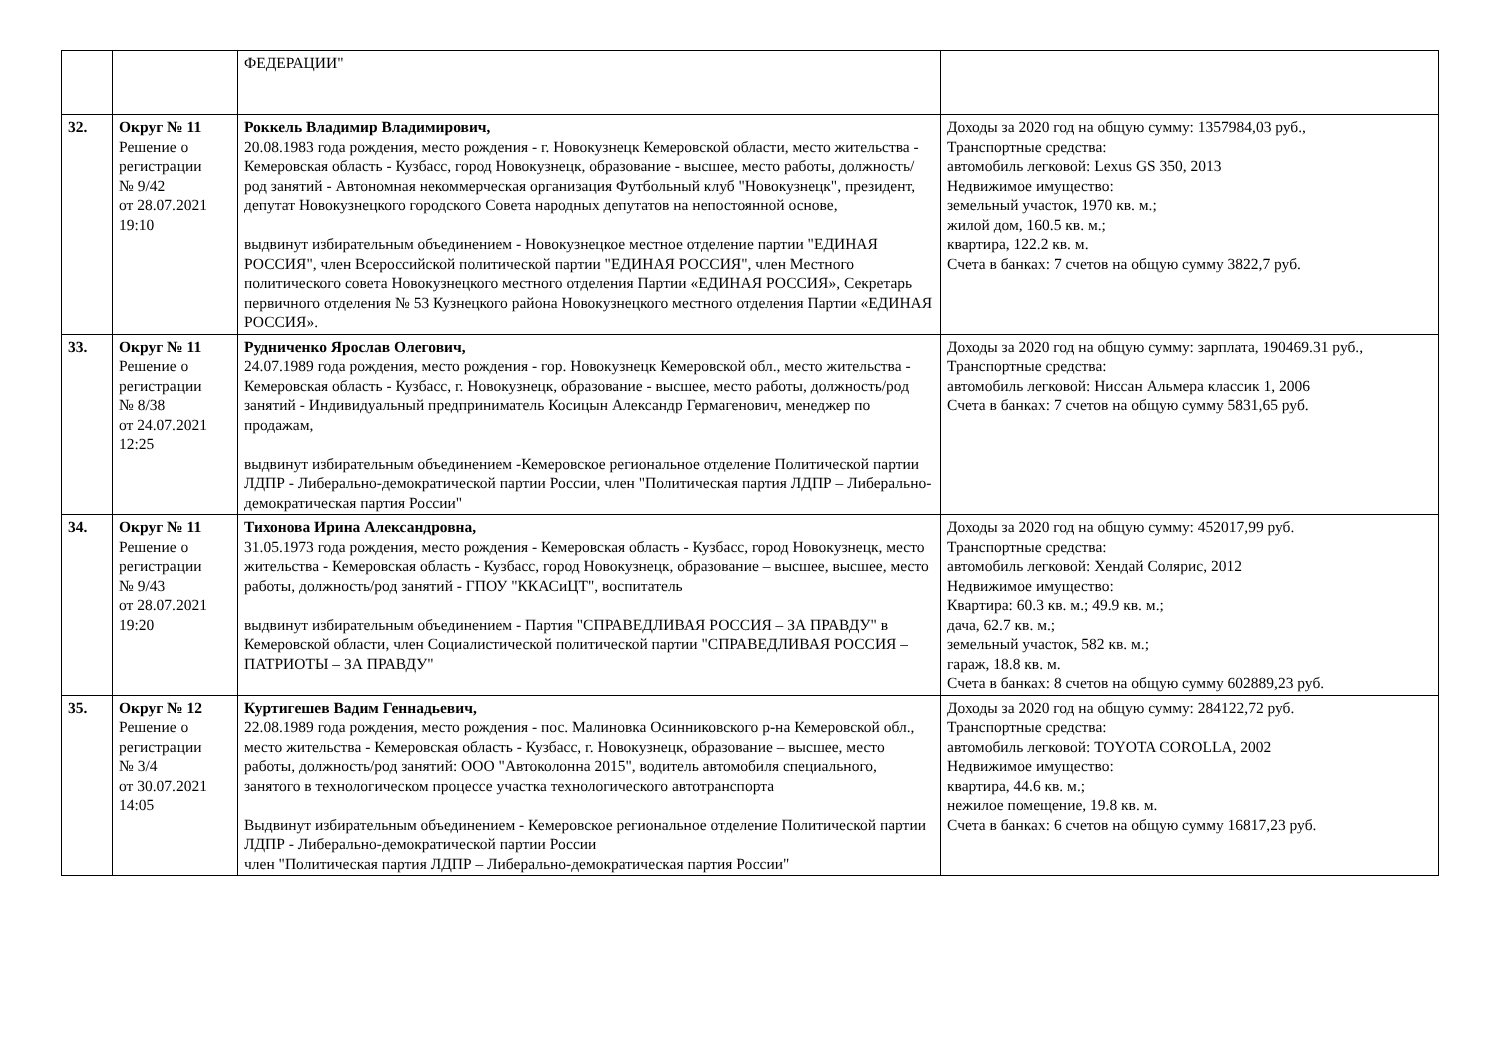| | | ФЕДЕРАЦИИ" | |
| 32. | Округ № 11 Решение о регистрации № 9/42 от 28.07.2021 19:10 | Роккель Владимир Владимирович, 20.08.1983 года рождения, место рождения - г. Новокузнецк Кемеровской области, место жительства - Кемеровская область - Кузбасс, город Новокузнецк, образование - высшее, место работы, должность/род занятий - Автономная некоммерческая организация Футбольный клуб "Новокузнецк", президент, депутат Новокузнецкого городского Совета народных депутатов на непостоянной основе, выдвинут избирательным объединением - Новокузнецкое местное отделение партии "ЕДИНАЯ РОССИЯ", член Всероссийской политической партии "ЕДИНАЯ РОССИЯ", член Местного политического совета Новокузнецкого местного отделения Партии «ЕДИНАЯ РОССИЯ», Секретарь первичного отделения № 53 Кузнецкого района Новокузнецкого местного отделения Партии «ЕДИНАЯ РОССИЯ». | Доходы за 2020 год на общую сумму: 1357984,03 руб., Транспортные средства: автомобиль легковой: Lexus GS 350, 2013 Недвижимое имущество: земельный участок, 1970 кв. м.; жилой дом, 160.5 кв. м.; квартира, 122.2 кв. м. Счета в банках: 7 счетов на общую сумму 3822,7 руб. |
| 33. | Округ № 11 Решение о регистрации № 8/38 от 24.07.2021 12:25 | Рудниченко Ярослав Олегович, 24.07.1989 года рождения, место рождения - гор. Новокузнецк Кемеровской обл., место жительства - Кемеровская область - Кузбасс, г. Новокузнецк, образование - высшее, место работы, должность/род занятий - Индивидуальный предприниматель Косицын Александр Гермагенович, менеджер по продажам, выдвинут избирательным объединением -Кемеровское региональное отделение Политической партии ЛДПР - Либерально-демократической партии России, член "Политическая партия ЛДПР – Либерально-демократическая партия России" | Доходы за 2020 год на общую сумму: зарплата, 190469.31 руб., Транспортные средства: автомобиль легковой: Ниссан Альмера классик 1, 2006 Счета в банках: 7 счетов на общую сумму 5831,65 руб. |
| 34. | Округ № 11 Решение о регистрации № 9/43 от 28.07.2021 19:20 | Тихонова Ирина Александровна, 31.05.1973 года рождения, место рождения - Кемеровская область - Кузбасс, город Новокузнецк, место жительства - Кемеровская область - Кузбасс, город Новокузнецк, образование – высшее, высшее, место работы, должность/род занятий - ГПОУ "ККАСиЦТ", воспитатель выдвинут избирательным объединением - Партия "СПРАВЕДЛИВАЯ РОССИЯ – ЗА ПРАВДУ" в Кемеровской области, член Социалистической политической партии "СПРАВЕДЛИВАЯ РОССИЯ – ПАТРИОТЫ – ЗА ПРАВДУ" | Доходы за 2020 год на общую сумму: 452017,99 руб. Транспортные средства: автомобиль легковой: Хендай Солярис, 2012 Недвижимое имущество: Квартира: 60.3 кв. м.; 49.9 кв. м.; дача, 62.7 кв. м.; земельный участок, 582 кв. м.; гараж, 18.8 кв. м. Счета в банках: 8 счетов на общую сумму 602889,23 руб. |
| 35. | Округ № 12 Решение о регистрации № 3/4 от 30.07.2021 14:05 | Куртигешев Вадим Геннадьевич, 22.08.1989 года рождения, место рождения - пос. Малиновка Осинниковского р-на Кемеровской обл., место жительства - Кемеровская область - Кузбасс, г. Новокузнецк, образование – высшее, место работы, должность/род занятий: ООО "Автоколонна 2015", водитель автомобиля специального, занятого в технологическом процессе участка технологического автотранспорта Выдвинут избирательным объединением - Кемеровское региональное отделение Политической партии ЛДПР - Либерально-демократической партии России член "Политическая партия ЛДПР – Либерально-демократическая партия России" | Доходы за 2020 год на общую сумму: 284122,72 руб. Транспортные средства: автомобиль легковой: TOYOTA COROLLA, 2002 Недвижимое имущество: квартира, 44.6 кв. м.; нежилое помещение, 19.8 кв. м. Счета в банках: 6 счетов на общую сумму 16817,23 руб. |